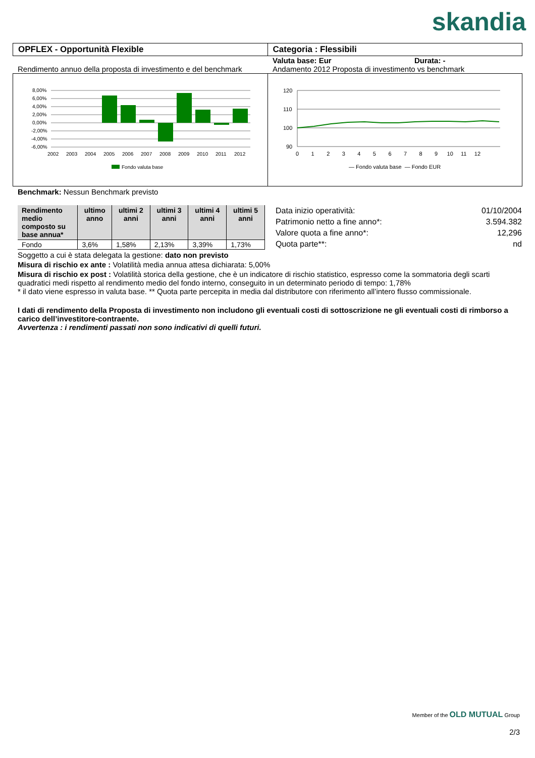skandia
OPFLEX - Opportunità Flexible Categoria : Flessibili
Valuta base: Eur Durata: -
Rendimento annuo della proposta di investimento e del benchmark
Andamento 2012 Proposta di investimento vs benchmark
8,00%
6,00%
4,00%
2,00%
0,00%
-2,00%
-4,00%
-6,00%
2002
2003
2004
2005
2006
2007
2008
2009
2010
2011
2012
Fondo valuta base
120
110
100
90
0 1 2 3 4 5 6 7 8 9 10 11 12
— Fondo valuta base — Fondo EUR
Benchmark: Nessun Benchmark previsto
| Rendimento medio composto su base annua* | ultimo anno | ultimi 2 anni | ultimi 3 anni | ultimi 4 anni | ultimi 5 anni |
| --- | --- | --- | --- | --- | --- |
| Fondo | 3,6% | 1,58% | 2,13% | 3,39% | 1,73% |
| Data inizio operatività: | 01/10/2004 |
| Patrimonio netto a fine anno*: | 3.594.382 |
| Valore quota a fine anno*: | 12,296 |
| Quota parte**: | nd |
Soggetto a cui è stata delegata la gestione: dato non previsto
Misura di rischio ex ante : Volatilità media annua attesa dichiarata: 5,00%
Misura di rischio ex post : Volatilità storica della gestione, che è un indicatore di rischio statistico, espresso come la sommatoria degli scarti quadratici medi rispetto al rendimento medio del fondo interno, conseguito in un determinato periodo di tempo: 1,78%
* il dato viene espresso in valuta base. ** Quota parte percepita in media dal distributore con riferimento all’intero flusso commissionale.
I dati di rendimento della Proposta di investimento non includono gli eventuali costi di sottoscrizione ne gli eventuali costi di rimborso a carico dell’investitore-contraente.
Avvertenza : i rendimenti passati non sono indicativi di quelli futuri.
Member of the OLD MUTUAL Group
2/3